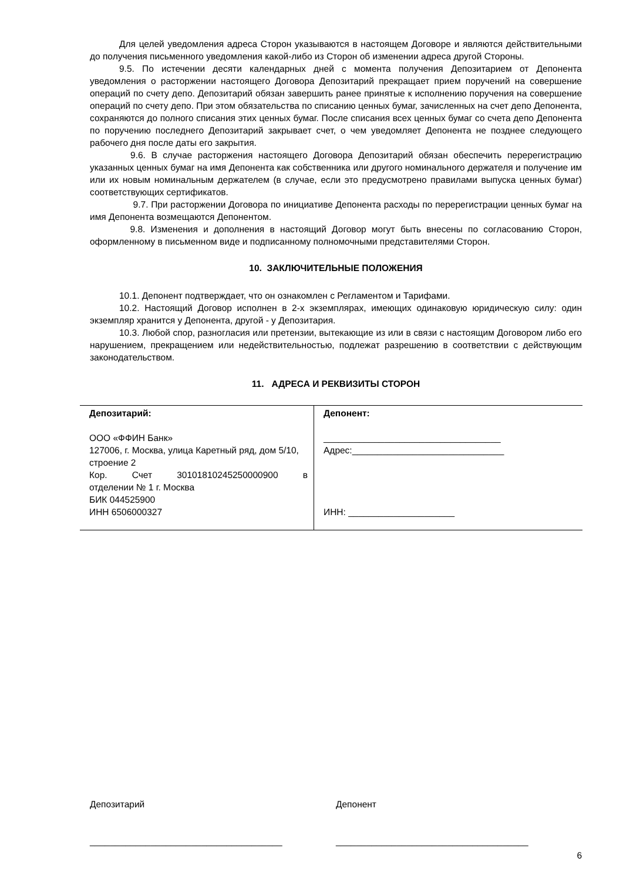Для целей уведомления адреса Сторон указываются в настоящем Договоре и являются действительными до получения письменного уведомления какой-либо из Сторон об изменении адреса другой Стороны.
9.5. По истечении десяти календарных дней с момента получения Депозитарием от Депонента уведомления о расторжении настоящего Договора Депозитарий прекращает прием поручений на совершение операций по счету депо. Депозитарий обязан завершить ранее принятые к исполнению поручения на совершение операций по счету депо. При этом обязательства по списанию ценных бумаг, зачисленных на счет депо Депонента, сохраняются до полного списания этих ценных бумаг. После списания всех ценных бумаг со счета депо Депонента по поручению последнего Депозитарий закрывает счет, о чем уведомляет Депонента не позднее следующего рабочего дня после даты его закрытия.
9.6. В случае расторжения настоящего Договора Депозитарий обязан обеспечить перерегистрацию указанных ценных бумаг на имя Депонента как собственника или другого номинального держателя и получение им или их новым номинальным держателем (в случае, если это предусмотрено правилами выпуска ценных бумаг) соответствующих сертификатов.
9.7. При расторжении Договора по инициативе Депонента расходы по перерегистрации ценных бумаг на имя Депонента возмещаются Депонентом.
9.8. Изменения и дополнения в настоящий Договор могут быть внесены по согласованию Сторон, оформленному в письменном виде и подписанному полномочными представителями Сторон.
10. ЗАКЛЮЧИТЕЛЬНЫЕ ПОЛОЖЕНИЯ
10.1. Депонент подтверждает, что он ознакомлен с Регламентом и Тарифами.
10.2. Настоящий Договор исполнен в 2-х экземплярах, имеющих одинаковую юридическую силу: один экземпляр хранится у Депонента, другой - у Депозитария.
10.3. Любой спор, разногласия или претензии, вытекающие из или в связи с настоящим Договором либо его нарушением, прекращением или недействительностью, подлежат разрешению в соответствии с действующим законодательством.
11. АДРЕСА И РЕКВИЗИТЫ СТОРОН
| Депозитарий: ООО «ФФИН Банк» 127006, г. Москва, улица Каретный ряд, дом 5/10, строение 2 Кор. Счет 30101810245250000900 в отделении № 1 г. Москва БИК 044525900 ИНН 6506000327 | Депонент: ___________________________________ Адрес:______________________________ ИНН: _____________________ |
Депозитарий
______________________________________
Депонент
______________________________________
6